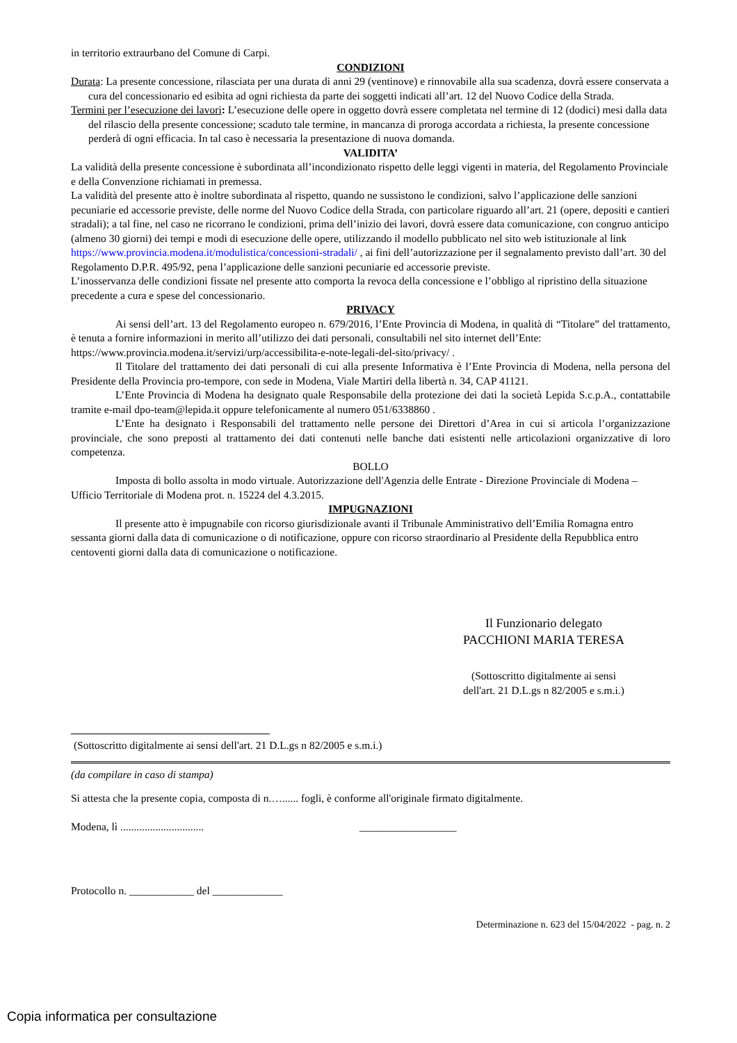in territorio extraurbano del Comune di Carpi.
CONDIZIONI
Durata: La presente concessione, rilasciata per una durata di anni 29 (ventinove) e rinnovabile alla sua scadenza, dovrà essere conservata a cura del concessionario ed esibita ad ogni richiesta da parte dei soggetti indicati all’art. 12 del Nuovo Codice della Strada.
Termini per l’esecuzione dei lavori: L’esecuzione delle opere in oggetto dovrà essere completata nel termine di 12 (dodici) mesi dalla data del rilascio della presente concessione; scaduto tale termine, in mancanza di proroga accordata a richiesta, la presente concessione perderà di ogni efficacia. In tal caso è necessaria la presentazione di nuova domanda.
VALIDITA’
La validità della presente concessione è subordinata all’incondizionato rispetto delle leggi vigenti in materia, del Regolamento Provinciale e della Convenzione richiamati in premessa.
La validità del presente atto è inoltre subordinata al rispetto, quando ne sussistono le condizioni, salvo l’applicazione delle sanzioni pecuniarie ed accessorie previste, delle norme del Nuovo Codice della Strada, con particolare riguardo all’art. 21 (opere, depositi e cantieri stradali); a tal fine, nel caso ne ricorrano le condizioni, prima dell’inizio dei lavori, dovrà essere data comunicazione, con congruo anticipo (almeno 30 giorni) dei tempi e modi di esecuzione delle opere, utilizzando il modello pubblicato nel sito web istituzionale al link https://www.provincia.modena.it/modulistica/concessioni-stradali/ , ai fini dell’autorizzazione per il segnalamento previsto dall’art. 30 del Regolamento D.P.R. 495/92, pena l’applicazione delle sanzioni pecuniarie ed accessorie previste.
L’inosservanza delle condizioni fissate nel presente atto comporta la revoca della concessione e l’obbligo al ripristino della situazione precedente a cura e spese del concessionario.
PRIVACY
Ai sensi dell’art. 13 del Regolamento europeo n. 679/2016, l’Ente Provincia di Modena, in qualità di “Titolare” del trattamento, è tenuta a fornire informazioni in merito all’utilizzo dei dati personali, consultabili nel sito internet dell’Ente:
https://www.provincia.modena.it/servizi/urp/accessibilita-e-note-legali-del-sito/privacy/ .
Il Titolare del trattamento dei dati personali di cui alla presente Informativa è l’Ente Provincia di Modena, nella persona del Presidente della Provincia pro-tempore, con sede in Modena, Viale Martiri della libertà n. 34, CAP 41121.
L’Ente Provincia di Modena ha designato quale Responsabile della protezione dei dati la società Lepida S.c.p.A., contattabile tramite e-mail dpo-team@lepida.it oppure telefonicamente al numero 051/6338860 .
L’Ente ha designato i Responsabili del trattamento nelle persone dei Direttori d’Area in cui si articola l’organizzazione provinciale, che sono preposti al trattamento dei dati contenuti nelle banche dati esistenti nelle articolazioni organizzative di loro competenza.
BOLLO
Imposta di bollo assolta in modo virtuale. Autorizzazione dell'Agenzia delle Entrate - Direzione Provinciale di Modena – Ufficio Territoriale di Modena prot. n. 15224 del 4.3.2015.
IMPUGNAZIONI
Il presente atto è impugnabile con ricorso giurisdizionale avanti il Tribunale Amministrativo dell’Emilia Romagna entro sessanta giorni dalla data di comunicazione o di notificazione, oppure con ricorso straordinario al Presidente della Repubblica entro centoventi giorni dalla data di comunicazione o notificazione.
Il Funzionario delegato
PACCHIONI MARIA TERESA
(Sottoscritto digitalmente ai sensi
dell'art. 21 D.L.gs n 82/2005 e s.m.i.)
(Sottoscritto digitalmente ai sensi dell'art. 21 D.L.gs n 82/2005 e s.m.i.)
(da compilare in caso di stampa)
Si attesta che la presente copia, composta di n.…...... fogli, è conforme all'originale firmato digitalmente.
Modena, lì ............................... __________________
Protocollo n. ____________ del _____________
Determinazione n. 623 del 15/04/2022 - pag. n. 2
Copia informatica per consultazione